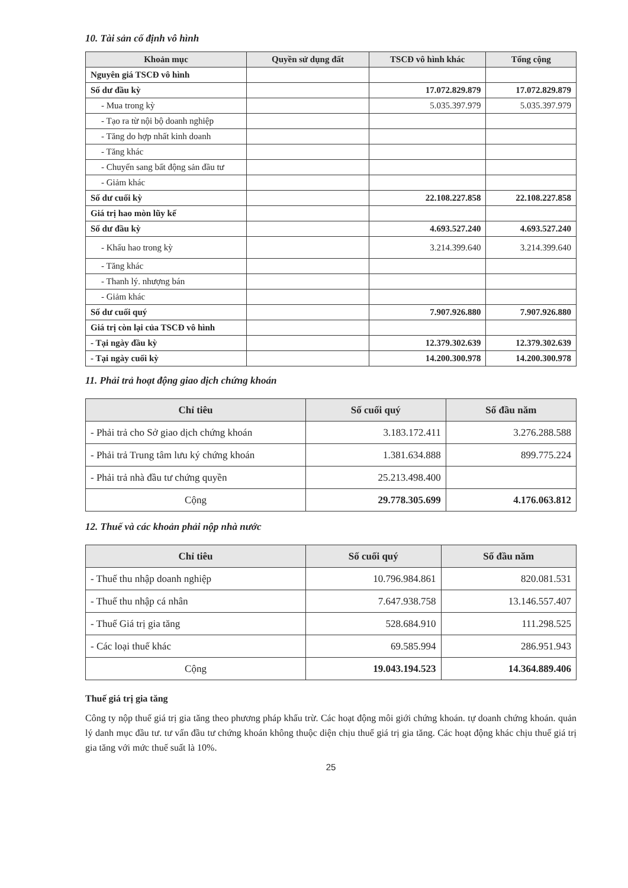10. Tài sản cố định vô hình
| Khoản mục | Quyền sử dụng đất | TSCĐ vô hình khác | Tổng cộng |
| --- | --- | --- | --- |
| Nguyên giá TSCĐ vô hình | | | |
| Số dư đầu kỳ | | 17.072.829.879 | 17.072.829.879 |
| - Mua trong kỳ | | 5.035.397.979 | 5.035.397.979 |
| - Tạo ra từ nội bộ doanh nghiệp | | | |
| - Tăng do hợp nhất kinh doanh | | | |
| - Tăng khác | | | |
| - Chuyển sang bất động sản đầu tư | | | |
| - Giảm khác | | | |
| Số dư cuối kỳ | | 22.108.227.858 | 22.108.227.858 |
| Giá trị hao mòn lũy kế | | | |
| Số dư đầu kỳ | | 4.693.527.240 | 4.693.527.240 |
| - Khấu hao trong kỳ | | 3.214.399.640 | 3.214.399.640 |
| - Tăng khác | | | |
| - Thanh lý. nhượng bán | | | |
| - Giảm khác | | | |
| Số dư cuối quý | | 7.907.926.880 | 7.907.926.880 |
| Giá trị còn lại của TSCĐ vô hình | | | |
| - Tại ngày đầu kỳ | | 12.379.302.639 | 12.379.302.639 |
| - Tại ngày cuối kỳ | | 14.200.300.978 | 14.200.300.978 |
11. Phải trả hoạt động giao dịch chứng khoán
| Chỉ tiêu | Số cuối quý | Số đầu năm |
| --- | --- | --- |
| - Phải trả cho Sở giao dịch chứng khoán | 3.183.172.411 | 3.276.288.588 |
| - Phải trả Trung tâm lưu ký chứng khoán | 1.381.634.888 | 899.775.224 |
| - Phải trả nhà đầu tư chứng quyền | 25.213.498.400 | |
| Cộng | 29.778.305.699 | 4.176.063.812 |
12. Thuế và các khoản phải nộp nhà nước
| Chỉ tiêu | Số cuối quý | Số đầu năm |
| --- | --- | --- |
| - Thuế thu nhập doanh nghiệp | 10.796.984.861 | 820.081.531 |
| - Thuế thu nhập cá nhân | 7.647.938.758 | 13.146.557.407 |
| - Thuế Giá trị gia tăng | 528.684.910 | 111.298.525 |
| - Các loại thuế khác | 69.585.994 | 286.951.943 |
| Cộng | 19.043.194.523 | 14.364.889.406 |
Thuế giá trị gia tăng
Công ty nộp thuế giá trị gia tăng theo phương pháp khấu trừ. Các hoạt động môi giới chứng khoán. tự doanh chứng khoán. quản lý danh mục đầu tư. tư vấn đầu tư chứng khoán không thuộc diện chịu thuế giá trị gia tăng. Các hoạt động khác chịu thuế giá trị gia tăng với mức thuế suất là 10%.
25